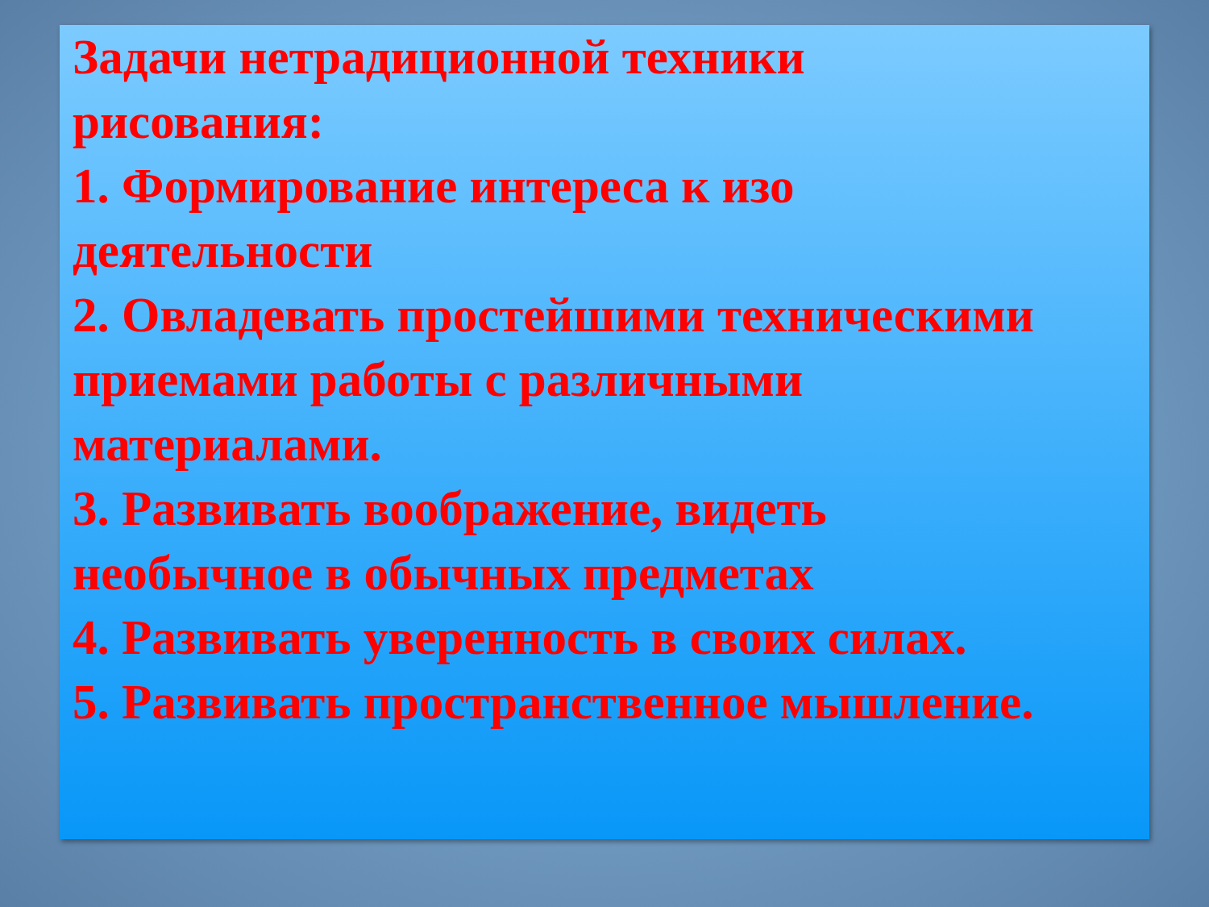Задачи нетрадиционной техники
рисования:
1. Формирование интереса к изо
деятельности
2. Овладевать простейшими техническими
приемами работы с различными
материалами.
3. Развивать воображение, видеть
необычное в обычных предметах
4. Развивать уверенность в своих силах.
5. Развивать пространственное мышление.